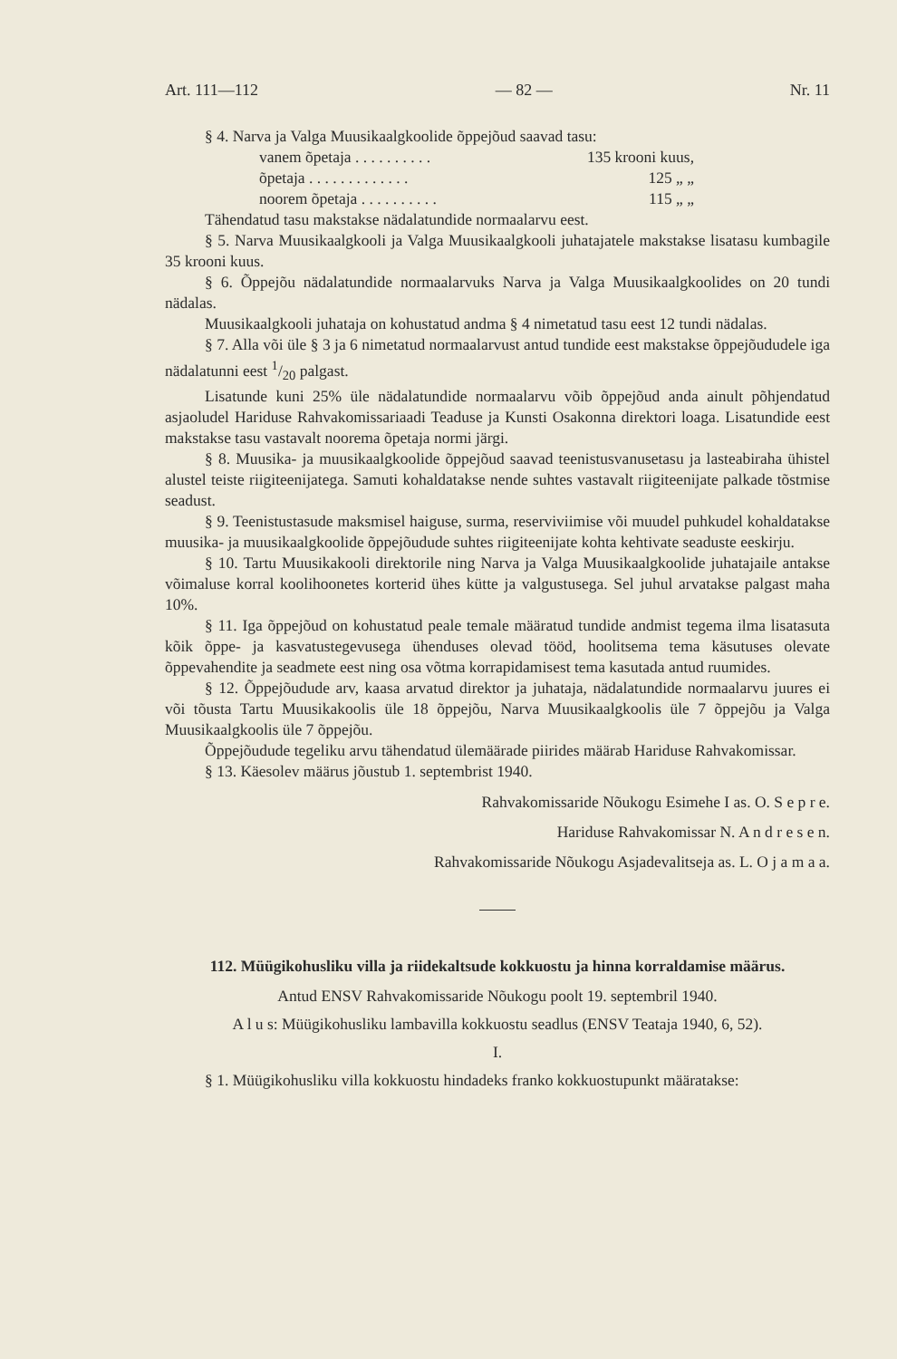Art. 111—112 — 82 — Nr. 11
§ 4. Narva ja Valga Muusikaalgkoolide õppejõud saavad tasu:
vanem õpetaja . . . . . . . . . . 135 krooni kuus,
õpetaja . . . . . . . . . . . . . 125 „ „
noorem õpetaja . . . . . . . . . . 115 „ „
Tähendatud tasu makstakse nädalatundide normaalarvu eest.
§ 5. Narva Muusikaalgkooli ja Valga Muusikaalgkooli juhatajatele makstakse lisatasu kumbagile 35 krooni kuus.
§ 6. Õppejõu nädalatundide normaalarvuks Narva ja Valga Muusikaalgkoolides on 20 tundi nädalas.
Muusikaalgkooli juhataja on kohustatud andma § 4 nimetatud tasu eest 12 tundi nädalas.
§ 7. Alla või üle § 3 ja 6 nimetatud normaalarvust antud tundide eest makstakse õppejõududele iga nädalatunni eest 1/20 palgast.
Lisatunde kuni 25% üle nädalatundide normaalarvu võib õppejõud anda ainult põhjendatud asjaoludel Hariduse Rahvakomissariaadi Teaduse ja Kunsti Osakonna direktori loaga. Lisatundide eest makstakse tasu vastavalt noorema õpetaja normi järgi.
§ 8. Muusika- ja muusikaalgkoolide õppejõud saavad teenistusvanusetasu ja lasteabiraha ühistel alustel teiste riigiteenijatega. Samuti kohaldatakse nende suhtes vastavalt riigiteenijate palkade tõstmise seadust.
§ 9. Teenistustasude maksmisel haiguse, surma, reserviviimise või muudel puhkudel kohaldatakse muusika- ja muusikaalgkoolide õppejõudude suhtes riigiteenijate kohta kehtivate seaduste eeskirju.
§ 10. Tartu Muusikakooli direktorile ning Narva ja Valga Muusikaalgkoolide juhatajaile antakse võimaluse korral koolihoonetes korterid ühes kütte ja valgustusega. Sel juhul arvatakse palgast maha 10%.
§ 11. Iga õppejõud on kohustatud peale temale määratud tundide andmist tegema ilma lisatasuta kõik õppe- ja kasvatustegevusega ühenduses olevad tööd, hoolitsema tema käsutuses olevate õppevahendite ja seadmete eest ning osa võtma korrapidamisest tema kasutada antud ruumides.
§ 12. Õppejõudude arv, kaasa arvatud direktor ja juhataja, nädalatundide normaalarvu juures ei või tõusta Tartu Muusikakoolis üle 18 õppejõu, Narva Muusikaalgkoolis üle 7 õppejõu ja Valga Muusikaalgkoolis üle 7 õppejõu.
Õppejõudude tegeliku arvu tähendatud ülemäärade piirides määrab Hariduse Rahvakomissar.
§ 13. Käesolev määrus jõustub 1. septembrist 1940.
Rahvakomissaride Nõukogu Esimehe I as. O. S e p r e.
Hariduse Rahvakomissar N. A n d r e s e n.
Rahvakomissaride Nõukogu Asjadevalitseja as. L. O j a m a a.
112. Müügikohusliku villa ja riidekaltsude kokkuostu ja hinna korraldamise määrus.
Antud ENSV Rahvakomissaride Nõukogu poolt 19. septembril 1940.
A l u s: Müügikohusliku lambavilla kokkuostu seadlus (ENSV Teataja 1940, 6, 52).
I.
§ 1. Müügikohusliku villa kokkuostu hindadeks franko kokkuostupunkt määratakse: